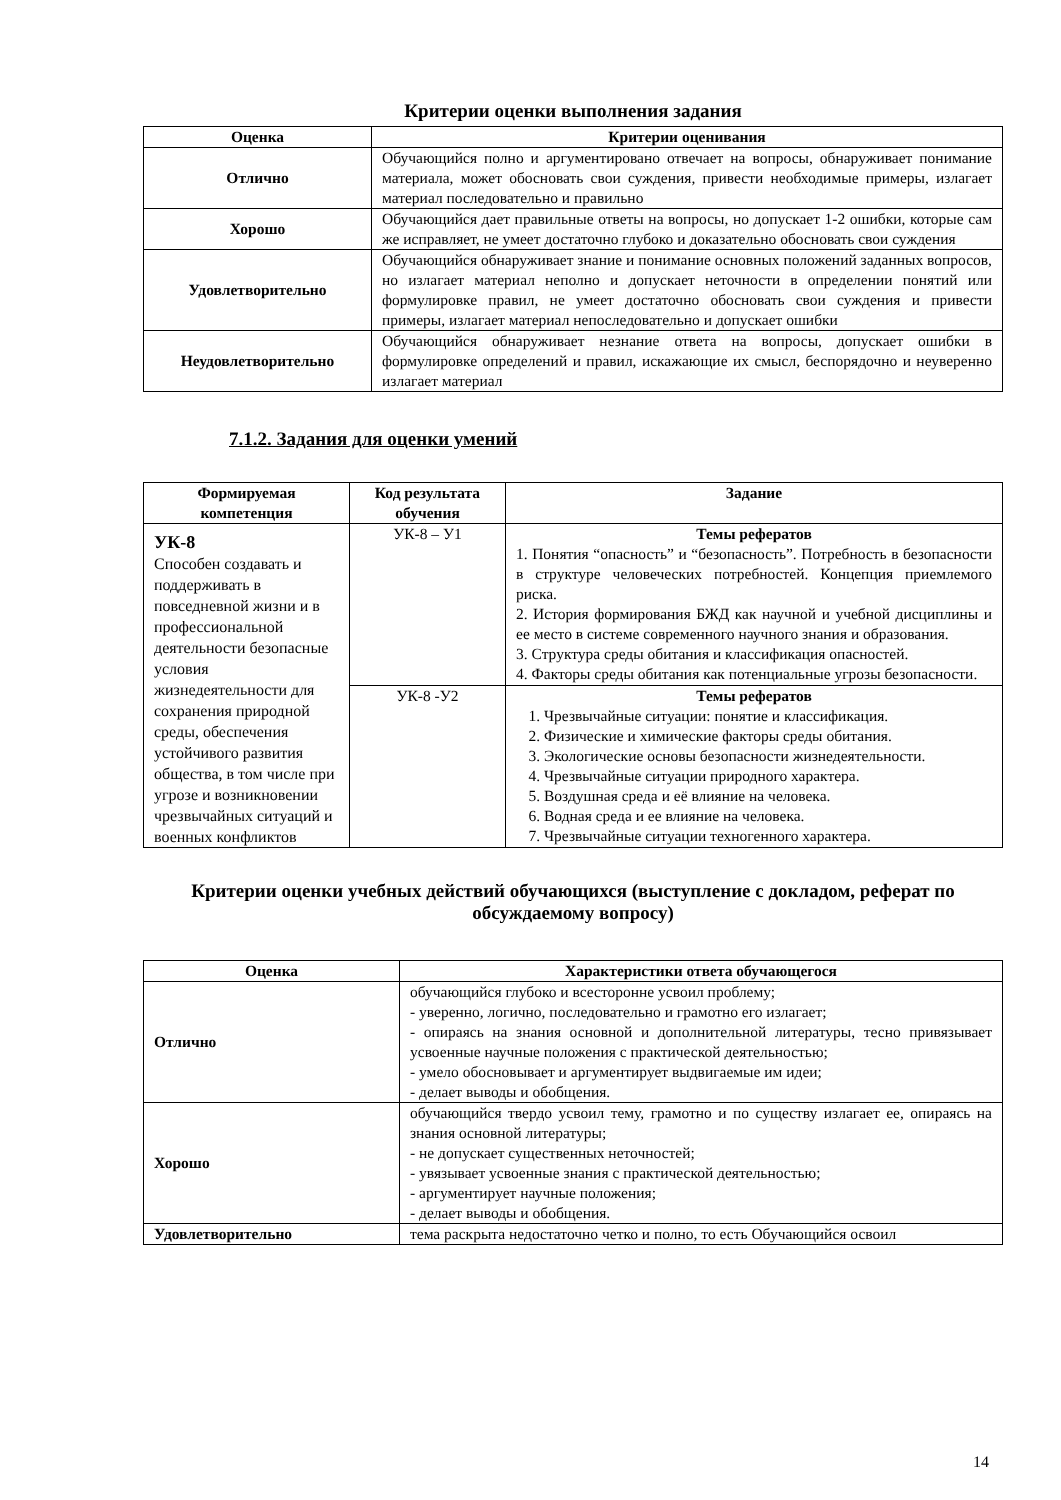Критерии оценки выполнения задания
| Оценка | Критерии оценивания |
| --- | --- |
| Отлично | Обучающийся полно и аргументировано отвечает на вопросы, обнаруживает понимание материала, может обосновать свои суждения, привести необходимые примеры, излагает материал последовательно и правильно |
| Хорошо | Обучающийся дает правильные ответы на вопросы, но допускает 1-2 ошибки, которые сам же исправляет, не умеет достаточно глубоко и доказательно обосновать свои суждения |
| Удовлетворительно | Обучающийся обнаруживает знание и понимание основных положений заданных вопросов, но излагает материал неполно и допускает неточности в определении понятий или формулировке правил, не умеет достаточно обосновать свои суждения и привести примеры, излагает материал непоследовательно и допускает ошибки |
| Неудовлетворительно | Обучающийся обнаруживает незнание ответа на вопросы, допускает ошибки в формулировке определений и правил, искажающие их смысл, беспорядочно и неуверенно излагает материал |
7.1.2. Задания для оценки умений
| Формируемая компетенция | Код результата обучения | Задание |
| --- | --- | --- |
| УК-8 Способен создавать и поддерживать в повседневной жизни и в профессиональной деятельности безопасные условия жизнедеятельности для сохранения природной среды, обеспечения устойчивого развития общества, в том числе при угрозе и возникновении чрезвычайных ситуаций и военных конфликтов | УК-8 – У1 | Темы рефератов 1. Понятия “опасность” и “безопасность”. Потребность в безопасности в структуре человеческих потребностей. Концепция приемлемого риска. 2. История формирования БЖД как научной и учебной дисциплины и ее место в системе современного научного знания и образования. 3. Структура среды обитания и классификация опасностей. 4. Факторы среды обитания как потенциальные угрозы безопасности. |
| | УК-8 -У2 | Темы рефератов 1. Чрезвычайные ситуации: понятие и классификация. 2. Физические и химические факторы среды обитания. 3. Экологические основы безопасности жизнедеятельности. 4. Чрезвычайные ситуации природного характера. 5. Воздушная среда и её влияние на человека. 6. Водная среда и ее влияние на человека. 7. Чрезвычайные ситуации техногенного характера. |
Критерии оценки учебных действий обучающихся (выступление с докладом, реферат по обсуждаемому вопросу)
| Оценка | Характеристики ответа обучающегося |
| --- | --- |
| Отлично | обучающийся глубоко и всесторонне усвоил проблему; - уверенно, логично, последовательно и грамотно его излагает; - опираясь на знания основной и дополнительной литературы, тесно привязывает усвоенные научные положения с практической деятельностью; - умело обосновывает и аргументирует выдвигаемые им идеи; - делает выводы и обобщения. |
| Хорошо | обучающийся твердо усвоил тему, грамотно и по существу излагает ее, опираясь на знания основной литературы; - не допускает существенных неточностей; - увязывает усвоенные знания с практической деятельностью; - аргументирует научные положения; - делает выводы и обобщения. |
| Удовлетворительно | тема раскрыта недостаточно четко и полно, то есть Обучающийся освоил |
14